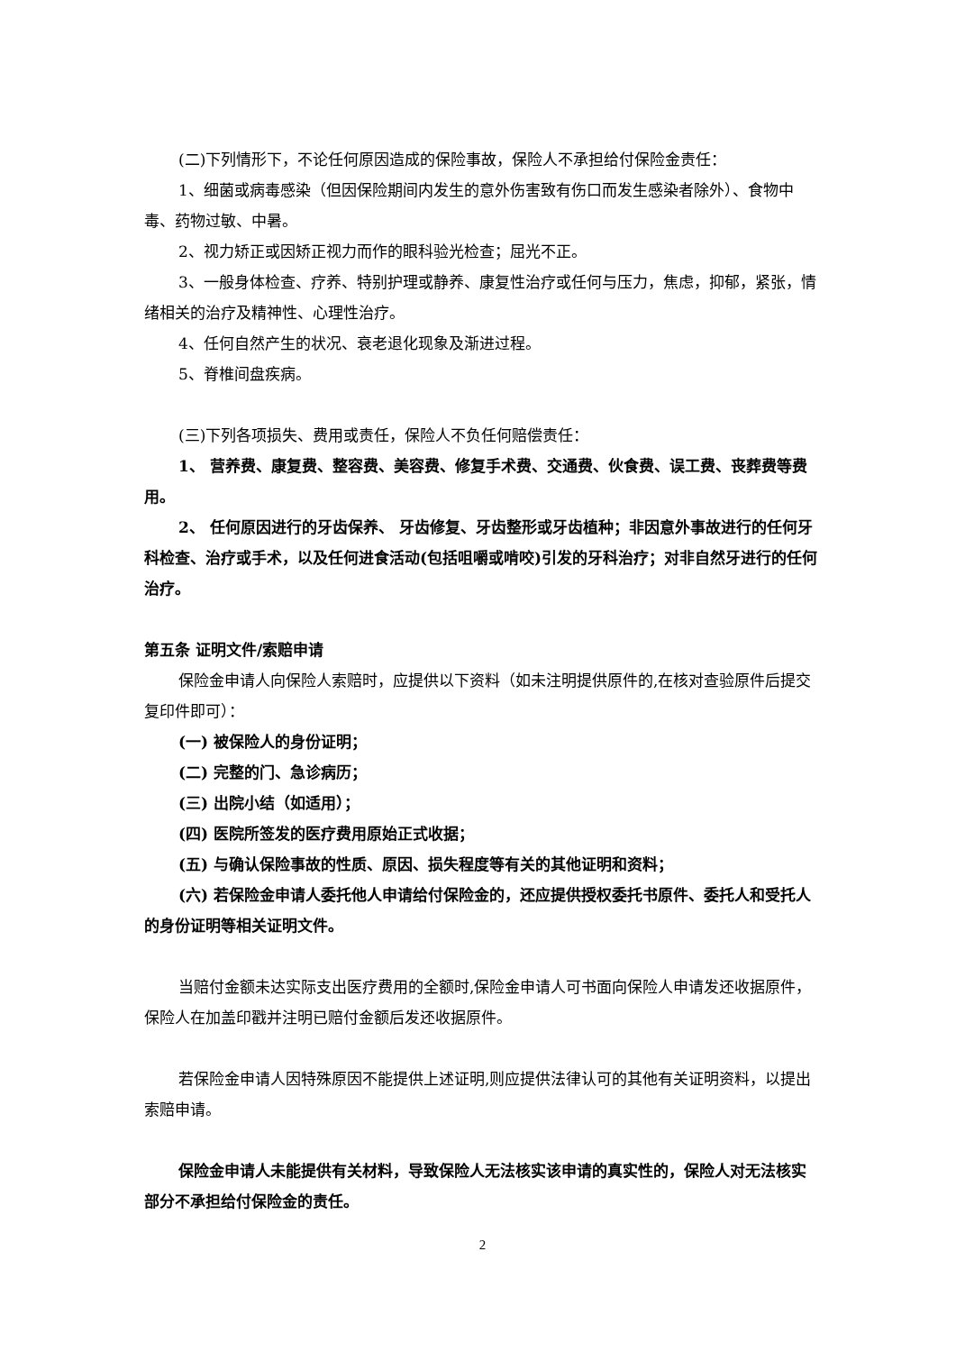(二)下列情形下，不论任何原因造成的保险事故，保险人不承担给付保险金责任：
1、细菌或病毒感染（但因保险期间内发生的意外伤害致有伤口而发生感染者除外）、食物中毒、药物过敏、中暑。
2、视力矫正或因矫正视力而作的眼科验光检查；屈光不正。
3、一般身体检查、疗养、特别护理或静养、康复性治疗或任何与压力，焦虑，抑郁，紧张，情绪相关的治疗及精神性、心理性治疗。
4、任何自然产生的状况、衰老退化现象及渐进过程。
5、脊椎间盘疾病。
(三)下列各项损失、费用或责任，保险人不负任何赔偿责任：
1、 营养费、康复费、整容费、美容费、修复手术费、交通费、伙食费、误工费、丧葬费等费用。
2、 任何原因进行的牙齿保养、 牙齿修复、牙齿整形或牙齿植种；非因意外事故进行的任何牙科检查、治疗或手术，以及任何进食活动(包括咀嚼或啃咬)引发的牙科治疗；对非自然牙进行的任何治疗。
第五条 证明文件/索赔申请
保险金申请人向保险人索赔时，应提供以下资料（如未注明提供原件的,在核对查验原件后提交复印件即可）：
(一) 被保险人的身份证明；
(二) 完整的门、急诊病历；
(三) 出院小结（如适用）；
(四) 医院所签发的医疗费用原始正式收据；
(五) 与确认保险事故的性质、原因、损失程度等有关的其他证明和资料；
(六) 若保险金申请人委托他人申请给付保险金的，还应提供授权委托书原件、委托人和受托人的身份证明等相关证明文件。
当赔付金额未达实际支出医疗费用的全额时,保险金申请人可书面向保险人申请发还收据原件，保险人在加盖印戳并注明已赔付金额后发还收据原件。
若保险金申请人因特殊原因不能提供上述证明,则应提供法律认可的其他有关证明资料，以提出索赔申请。
保险金申请人未能提供有关材料，导致保险人无法核实该申请的真实性的，保险人对无法核实部分不承担给付保险金的责任。
2